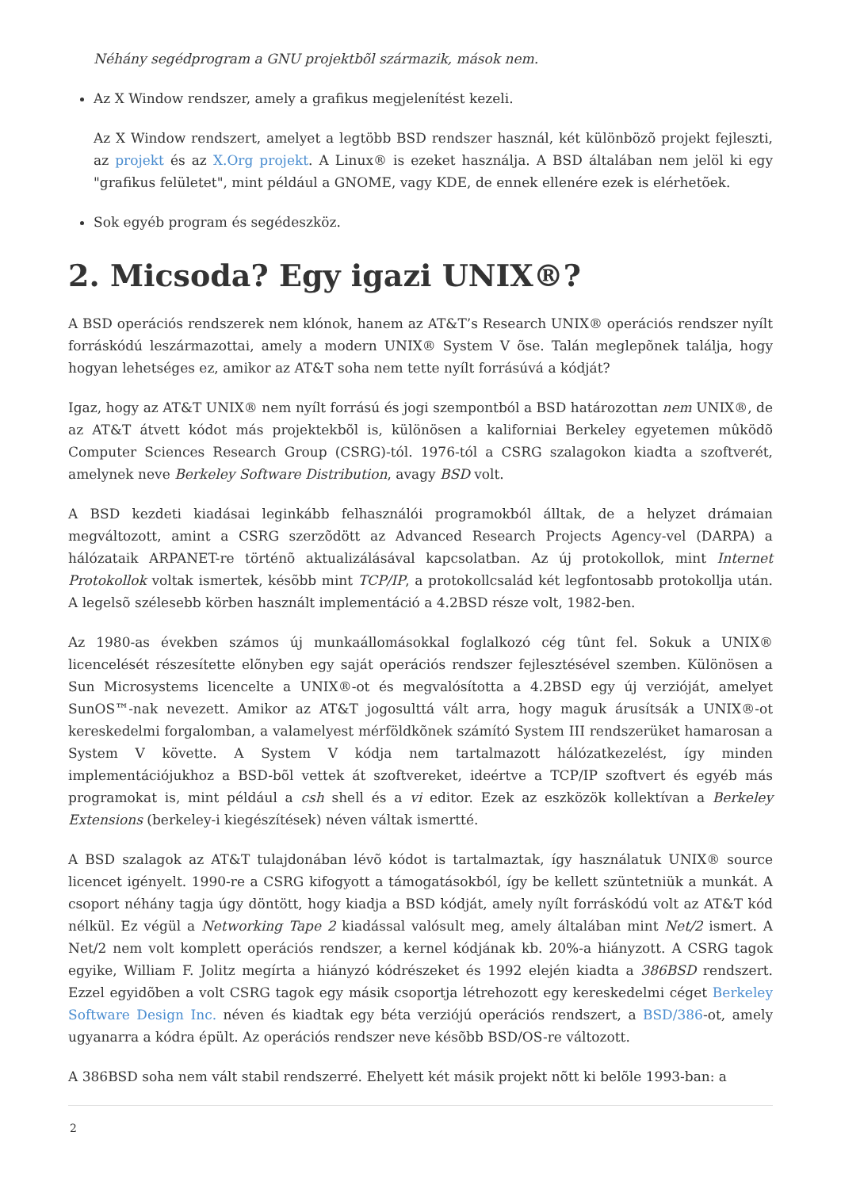Néhány segédprogram a GNU projektbõl származik, mások nem.
Az X Window rendszer, amely a grafikus megjelenítést kezeli.
Az X Window rendszert, amelyet a legtöbb BSD rendszer használ, két különbözõ projekt fejleszti, az projekt és az X.Org projekt. A Linux® is ezeket használja. A BSD általában nem jelöl ki egy "grafikus felületet", mint például a GNOME, vagy KDE, de ennek ellenére ezek is elérhetõek.
Sok egyéb program és segédeszköz.
2. Micsoda? Egy igazi UNIX®?
A BSD operációs rendszerek nem klónok, hanem az AT&T’s Research UNIX® operációs rendszer nyílt forráskódú leszármazottai, amely a modern UNIX® System V õse. Talán meglepõnek találja, hogy hogyan lehetséges ez, amikor az AT&T soha nem tette nyílt forrásúvá a kódját?
Igaz, hogy az AT&T UNIX® nem nyílt forrású és jogi szempontból a BSD határozottan nem UNIX®, de az AT&T átvett kódot más projektekbõl is, különösen a kaliforniai Berkeley egyetemen mûködõ Computer Sciences Research Group (CSRG)-tól. 1976-tól a CSRG szalagokon kiadta a szoftverét, amelynek neve Berkeley Software Distribution, avagy BSD volt.
A BSD kezdeti kiadásai leginkább felhasználói programokból álltak, de a helyzet drámaian megváltozott, amint a CSRG szerzõdött az Advanced Research Projects Agency-vel (DARPA) a hálózataik ARPANET-re történõ aktualizálásával kapcsolatban. Az új protokollok, mint Internet Protokollok voltak ismertek, késõbb mint TCP/IP, a protokollcsalád két legfontosabb protokollja után. A legelsõ szélesebb körben használt implementáció a 4.2BSD része volt, 1982-ben.
Az 1980-as években számos új munkaállomásokkal foglalkozó cég tûnt fel. Sokuk a UNIX® licencelését részesítette elõnyben egy saját operációs rendszer fejlesztésével szemben. Különösen a Sun Microsystems licencelte a UNIX®-ot és megvalósította a 4.2BSD egy új verzióját, amelyet SunOS™-nak nevezett. Amikor az AT&T jogosulttá vált arra, hogy maguk árusítsák a UNIX®-ot kereskedelmi forgalomban, a valamelyest mérföldkõnek számító System III rendszerüket hamarosan a System V követte. A System V kódja nem tartalmazott hálózatkezelést, így minden implementációjukhoz a BSD-bõl vettek át szoftvereket, ideértve a TCP/IP szoftvert és egyéb más programokat is, mint például a csh shell és a vi editor. Ezek az eszközök kollektívan a Berkeley Extensions (berkeley-i kiegészítések) néven váltak ismertté.
A BSD szalagok az AT&T tulajdonában lévõ kódot is tartalmaztak, így használatuk UNIX® source licencet igényelt. 1990-re a CSRG kifogyott a támogatásokból, így be kellett szüntetniük a munkát. A csoport néhány tagja úgy döntött, hogy kiadja a BSD kódját, amely nyílt forráskódú volt az AT&T kód nélkül. Ez végül a Networking Tape 2 kiadással valósult meg, amely általában mint Net/2 ismert. A Net/2 nem volt komplett operációs rendszer, a kernel kódjának kb. 20%-a hiányzott. A CSRG tagok egyike, William F. Jolitz megírta a hiányzó kódrészeket és 1992 elején kiadta a 386BSD rendszert. Ezzel egyidõben a volt CSRG tagok egy másik csoportja létrehozott egy kereskedelmi céget Berkeley Software Design Inc. néven és kiadtak egy béta verziójú operációs rendszert, a BSD/386-ot, amely ugyanarra a kódra épült. Az operációs rendszer neve késõbb BSD/OS-re változott.
A 386BSD soha nem vált stabil rendszerré. Ehelyett két másik projekt nõtt ki belõle 1993-ban: a
2